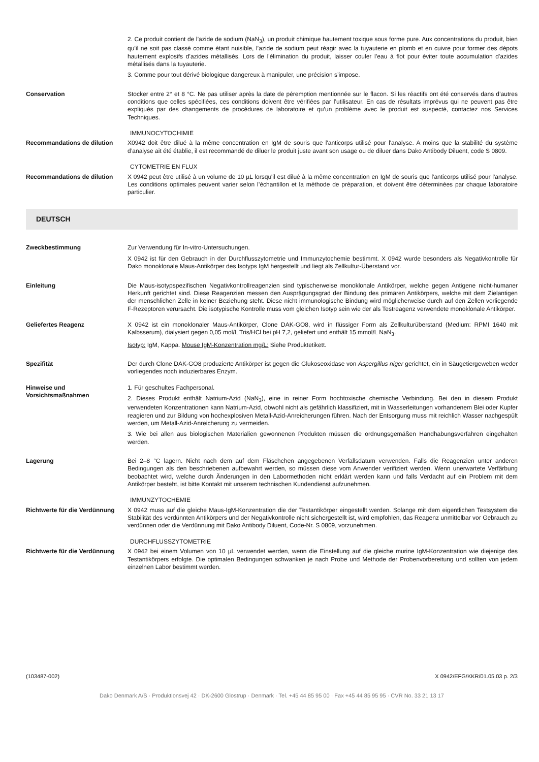2. Ce produit contient de l’azide de sodium (NaN<sub>3</sub>), un produit chimique hautement toxique sous forme pure. Aux concentrations du produit, bien qu’il ne soit pas classé comme étant nuisible, l’azide de sodium peut réagir avec la tuyauterie en plomb et en cuivre pour former des dépots hautement explosifs d’azides métallisés. Lors de l'élimination du produit, laisser couler l’eau à flot pour éviter toute accumulation d'azides métallisés dans la tuyauterie.
3. Comme pour tout dérivé biologique dangereux à manipuler, une précision s’impose.
Conservation Stocker entre 2° et 8 °C. Ne pas utiliser après la date de péremption mentionnée sur le flacon. Si les réactifs ont été conservés dans d’autres conditions que celles spécifiées, ces conditions doivent être vérifiées par l’utilisateur. En cas de résultats imprévus qui ne peuvent pas être expliqués par des changements de procédures de laboratoire et qu’un problème avec le produit est suspecté, contactez nos Services Techniques.
IMMUNOCYTOCHIMIE
Recommandations de dilution X0942 doit être dilué à la même concentration en IgM de souris que l'anticorps utilisé pour l'analyse. A moins que la stabilité du système d’analyse ait été établie, il est recommandé de diluer le produit juste avant son usage ou de diluer dans Dako Antibody Diluent, code S 0809.
CYTOMETRIE EN FLUX
Recommandations de dilution X 0942 peut être utilisé à un volume de 10 µL lorsqu'il est dilué à la même concentration en IgM de souris que l'anticorps utilisé pour l'analyse. Les conditions optimales peuvent varier selon l’échantillon et la méthode de préparation, et doivent être déterminées par chaque laboratoire particulier.
DEUTSCH
Zweckbestimmung Zur Verwendung für In-vitro-Untersuchungen.
X 0942 ist für den Gebrauch in der Durchflusszytometrie und Immunzytochemie bestimmt. X 0942 wurde besonders als Negativkontrolle für Dako monoklonale Maus-Antikörper des Isotyps IgM hergestellt und liegt als Zellkultur-Überstand vor.
Einleitung Die Maus-isotypspezifischen Negativkontrollreagenzien sind typischerweise monoklonale Antikörper, welche gegen Antigene nicht-humaner Herkunft gerichtet sind. Diese Reagenzien messen den Ausprägungsgrad der Bindung des primären Antikörpers, welche mit dem Zielantigen der menschlichen Zelle in keiner Beziehung steht. Diese nicht immunologische Bindung wird möglicherweise durch auf den Zellen vorliegende F-Rezeptoren verursacht. Die isotypische Kontrolle muss vom gleichen Isotyp sein wie der als Testreagenz verwendete monoklonale Antikörper.
Geliefertes Reagenz X 0942 ist ein monoklonaler Maus-Antikörper, Clone DAK-GO8, wird in flüssiger Form als Zellkulturüberstand (Medium: RPMI 1640 mit Kalbsserum), dialysiert gegen 0,05 mol/L Tris/HCl bei pH 7,2, geliefert und enthält 15 mmol/L NaN<sub>3</sub>.
Isotyp: IgM, Kappa. Mouse IgM-Konzentration mg/L: Siehe Produktetikett.
Spezifität Der durch Clone DAK-GO8 produzierte Antikörper ist gegen die Glukoseoxidase von Aspergillus niger gerichtet, ein in Säugetiergeweben weder vorliegendes noch induzierbares Enzym.
Hinweise und Vorsichtsmaßnahmen
1. Für geschultes Fachpersonal.
2. Dieses Produkt enthält Natrium-Azid (NaN<sub>3</sub>), eine in reiner Form hochtoxische chemische Verbindung. Bei den in diesem Produkt verwendeten Konzentrationen kann Natrium-Azid, obwohl nicht als gefährlich klassifiziert, mit in Wasserleitungen vorhandenem Blei oder Kupfer reagieren und zur Bildung von hochexplosiven Metall-Azid-Anreicherungen führen. Nach der Entsorgung muss mit reichlich Wasser nachgespült werden, um Metall-Azid-Anreicherung zu vermeiden.
3. Wie bei allen aus biologischen Materialien gewonnenen Produkten müssen die ordnungsgemäßen Handhabungsverfahren eingehalten werden.
Lagerung Bei 2–8 °C lagern. Nicht nach dem auf dem Fläschchen angegebenen Verfallsdatum verwenden. Falls die Reagenzien unter anderen Bedingungen als den beschriebenen aufbewahrt werden, so müssen diese vom Anwender verifiziert werden. Wenn unerwartete Verfärbung beobachtet wird, welche durch Änderungen in den Labormethoden nicht erklärt werden kann und falls Verdacht auf ein Problem mit dem Antikörper besteht, ist bitte Kontakt mit unserem technischen Kundendienst aufzunehmen.
IMMUNZYTOCHEMIE
Richtwerte für die Verdünnung
X 0942 muss auf die gleiche Maus-IgM-Konzentration die der Testantikörper eingestellt werden. Solange mit dem eigentlichen Testsystem die Stabilität des verdünnten Antikörpers und der Negativkontrolle nicht sichergestellt ist, wird empfohlen, das Reagenz unmittelbar vor Gebrauch zu verdünnen oder die Verdünnung mit Dako Antibody Diluent, Code-Nr. S 0809, vorzunehmen.
DURCHFLUSSZYTOMETRIE
Richtwerte für die Verdünnung
X 0942 bei einem Volumen von 10 µL verwendet werden, wenn die Einstellung auf die gleiche murine IgM-Konzentration wie diejenige des Testantikörpers erfolgte. Die optimalen Bedingungen schwanken je nach Probe und Methode der Probenvorbereitung und sollten von jedem einzelnen Labor bestimmt werden.
(103487-002) X 0942/EFG/KKR/01.05.03 p. 2/3
Dako Denmark A/S · Produktionsvej 42 · DK-2600 Glostrup · Denmark · Tel. +45 44 85 95 00 · Fax +45 44 85 95 95 · CVR No. 33 21 13 17